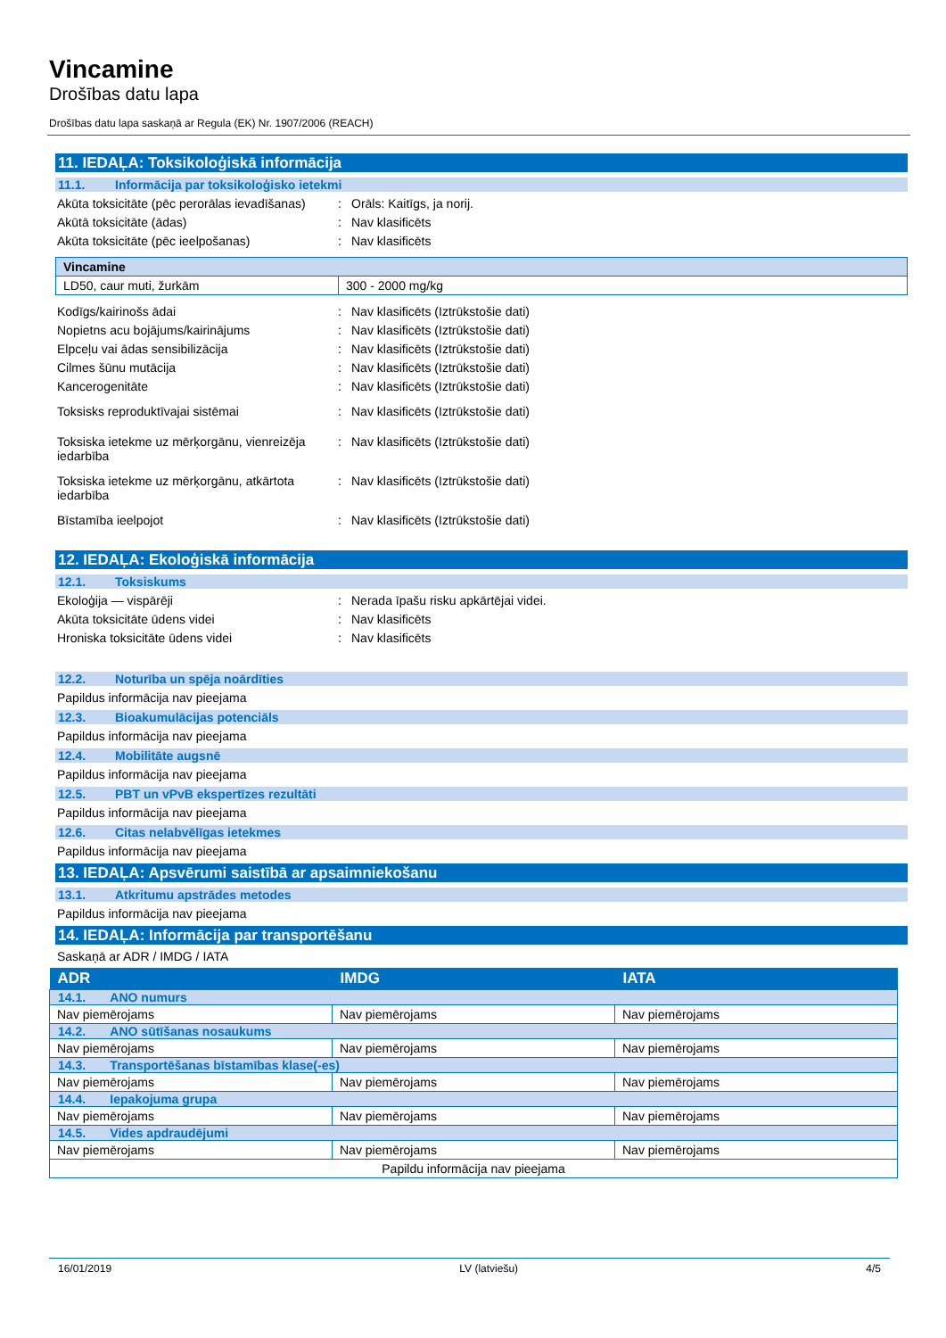Vincamine
Drošības datu lapa
Drošības datu lapa saskaņā ar Regula (EK) Nr. 1907/2006 (REACH)
11. IEDAĻA: Toksikoloģiskā informācija
11.1. Informācija par toksikoloģisko ietekmi
Akūta toksicitāte (pēc perorālas ievadīšanas)
: Orāls: Kaitīgs, ja norij.
Akūtā toksicitāte (ādas) : Nav klasificēts
Akūta toksicitāte (pēc ieelpošanas) : Nav klasificēts
| Vincamine | |
| LD50, caur muti, žurkām | 300 - 2000 mg/kg |
Kodīgs/kairinošs ādai : Nav klasificēts (Iztrūkstošie dati)
Nopietns acu bojājums/kairinājums : Nav klasificēts (Iztrūkstošie dati)
Elpceļu vai ādas sensibilizācija : Nav klasificēts (Iztrūkstošie dati)
Cilmes šūnu mutācija : Nav klasificēts (Iztrūkstošie dati)
Kancerogenitāte : Nav klasificēts (Iztrūkstošie dati)
Toksisks reproduktīvajai sistēmai : Nav klasificēts (Iztrūkstošie dati)
Toksiska ietekme uz mērķorgānu, vienreizēja iedarbība
: Nav klasificēts (Iztrūkstošie dati)
Toksiska ietekme uz mērķorgānu, atkārtota iedarbība
: Nav klasificēts (Iztrūkstošie dati)
Bīstamība ieelpojot : Nav klasificēts (Iztrūkstošie dati)
12. IEDAĻA: Ekoloģiskā informācija
12.1. Toksiskums
Ekoloģija — vispārēji : Nerada īpašu risku apkārtējai videi.
Akūta toksicitāte ūdens videi : Nav klasificēts
Hroniska toksicitāte ūdens videi : Nav klasificēts
12.2. Noturība un spēja noārdīties
Papildus informācija nav pieejama
12.3. Bioakumulācijas potenciāls
Papildus informācija nav pieejama
12.4. Mobilitāte augsnē
Papildus informācija nav pieejama
12.5. PBT un vPvB ekspertīzes rezultāti
Papildus informācija nav pieejama
12.6. Citas nelabvēlīgas ietekmes
Papildus informācija nav pieejama
13. IEDAĻA: Apsvērumi saistībā ar apsaimniekošanu
13.1. Atkritumu apstrādes metodes
Papildus informācija nav pieejama
14. IEDAĻA: Informācija par transportēšanu
Saskaņā ar ADR / IMDG / IATA
| ADR | IMDG | IATA |
| --- | --- | --- |
| 14.1. ANO numurs | | |
| Nav piemērojams | Nav piemērojams | Nav piemērojams |
| 14.2. ANO sūtīšanas nosaukums | | |
| Nav piemērojams | Nav piemērojams | Nav piemērojams |
| 14.3. Transportēšanas bīstamības klase(-es) | | |
| Nav piemērojams | Nav piemērojams | Nav piemērojams |
| 14.4. Iepakojuma grupa | | |
| Nav piemērojams | Nav piemērojams | Nav piemērojams |
| 14.5. Vides apdraudējumi | | |
| Nav piemērojams | Nav piemērojams | Nav piemērojams |
| Papildu informācija nav pieejama | | |
16/01/2019 LV (latviešu) 4/5